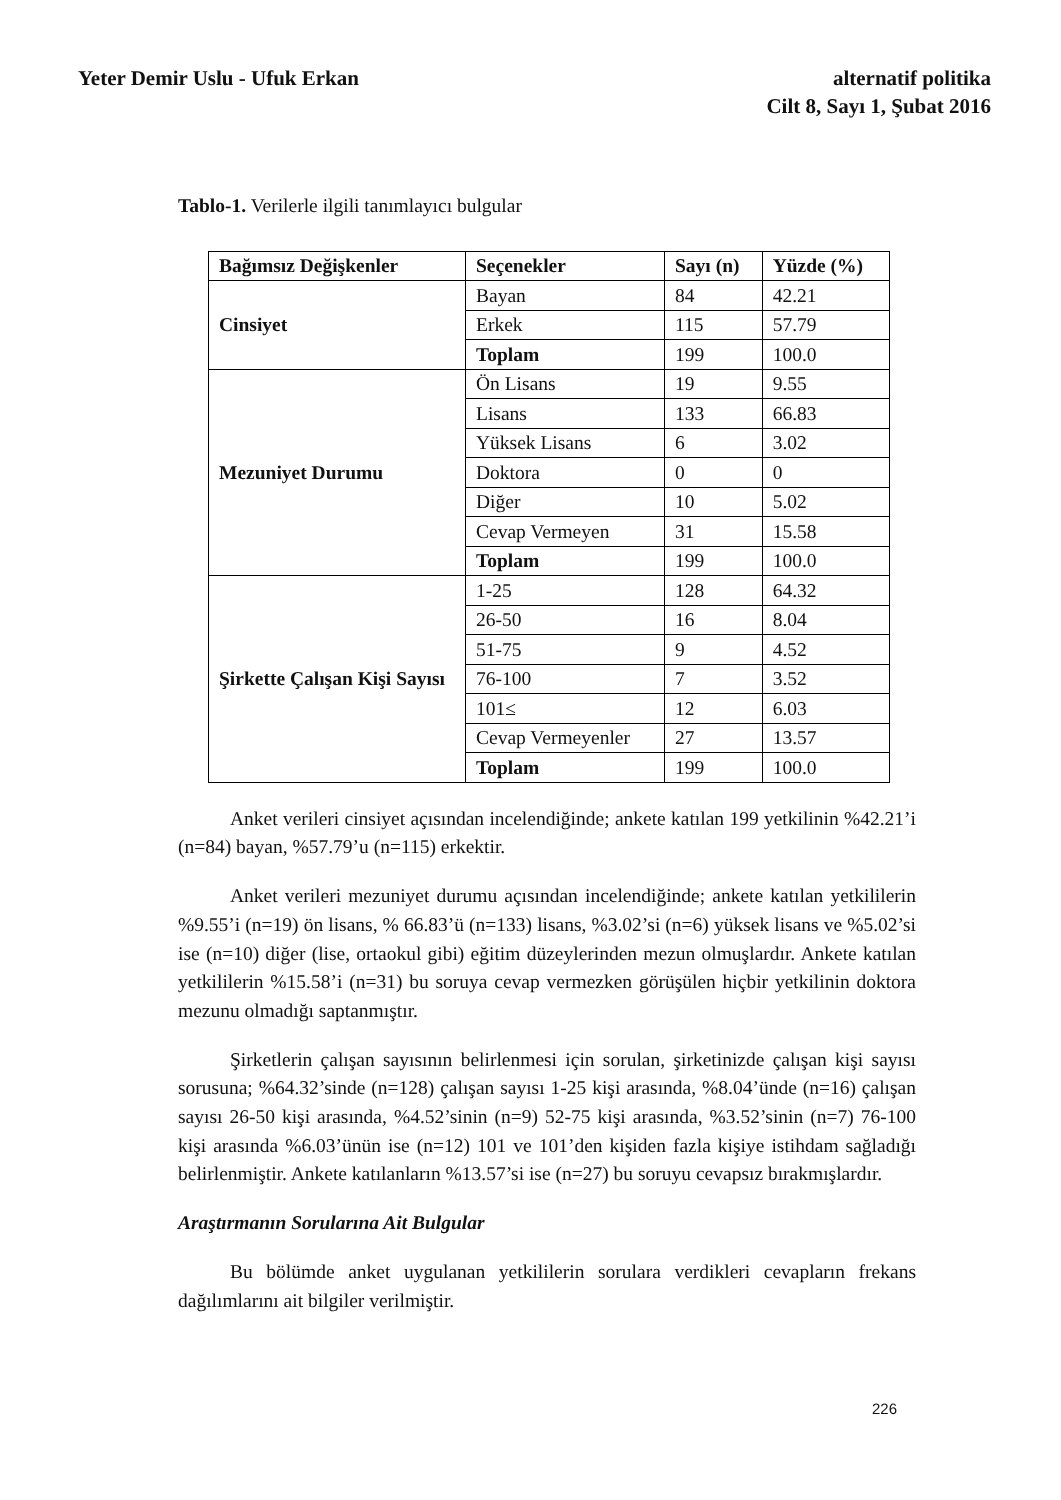Yeter Demir Uslu - Ufuk Erkan alternatif politika
Cilt 8, Sayı 1, Şubat 2016
Tablo-1. Verilerle ilgili tanımlayıcı bulgular
| Bağımsız Değişkenler | Seçenekler | Sayı (n) | Yüzde (%) |
| --- | --- | --- | --- |
| Cinsiyet | Bayan | 84 | 42.21 |
| | Erkek | 115 | 57.79 |
| | Toplam | 199 | 100.0 |
| Mezuniyet Durumu | Ön Lisans | 19 | 9.55 |
| | Lisans | 133 | 66.83 |
| | Yüksek Lisans | 6 | 3.02 |
| | Doktora | 0 | 0 |
| | Diğer | 10 | 5.02 |
| | Cevap Vermeyen | 31 | 15.58 |
| | Toplam | 199 | 100.0 |
| Şirkette Çalışan Kişi Sayısı | 1-25 | 128 | 64.32 |
| | 26-50 | 16 | 8.04 |
| | 51-75 | 9 | 4.52 |
| | 76-100 | 7 | 3.52 |
| | 101≤ | 12 | 6.03 |
| | Cevap Vermeyenler | 27 | 13.57 |
| | Toplam | 199 | 100.0 |
Anket verileri cinsiyet açısından incelendiğinde; ankete katılan 199 yetkilinin %42.21’i (n=84) bayan, %57.79’u (n=115) erkektir.
Anket verileri mezuniyet durumu açısından incelendiğinde; ankete katılan yetkililerin %9.55’i (n=19) ön lisans, % 66.83’ü (n=133) lisans, %3.02’si (n=6) yüksek lisans ve %5.02’si ise (n=10) diğer (lise, ortaokul gibi) eğitim düzeylerinden mezun olmuşlardır. Ankete katılan yetkililerin %15.58’i (n=31) bu soruya cevap vermezken görüşülen hiçbir yetkilinin doktora mezunu olmadığı saptanmıştır.
Şirketlerin çalışan sayısının belirlenmesi için sorulan, şirketinizde çalışan kişi sayısı sorusuna; %64.32’sinde (n=128) çalışan sayısı 1-25 kişi arasında, %8.04’ünde (n=16) çalışan sayısı 26-50 kişi arasında, %4.52’sinin (n=9) 52-75 kişi arasında, %3.52’sinin (n=7) 76-100 kişi arasında %6.03’ünün ise (n=12) 101 ve 101’den kişiden fazla kişiye istihdam sağladığı belirlenmiştir. Ankete katılanların %13.57’si ise (n=27) bu soruyu cevapsız bırakmışlardır.
Araştırmanın Sorularına Ait Bulgular
Bu bölümde anket uygulanan yetkililerin sorulara verdikleri cevapların frekans dağılımlarını ait bilgiler verilmiştir.
226